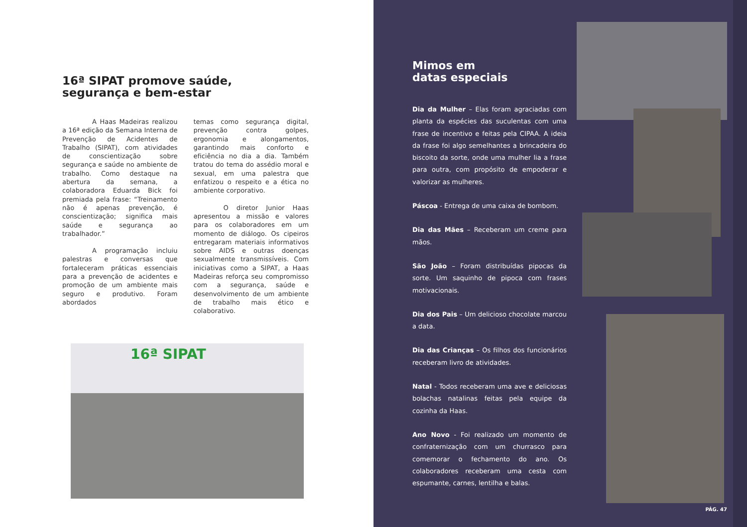16ª SIPAT promove saúde, segurança e bem-estar
A Haas Madeiras realizou a 16ª edição da Semana Interna de Prevenção de Acidentes de Trabalho (SIPAT), com atividades de conscientização sobre segurança e saúde no ambiente de trabalho. Como destaque na abertura da semana, a colaboradora Eduarda Bick foi premiada pela frase: “Treinamento não é apenas prevenção, é conscientização; significa mais saúde e segurança ao trabalhador.”
A programação incluiu palestras e conversas que fortaleceram práticas essenciais para a prevenção de acidentes e promoção de um ambiente mais seguro e produtivo. Foram abordados
temas como segurança digital, prevenção contra golpes, ergonomia e alongamentos, garantindo mais conforto e eficiência no dia a dia. Também tratou do tema do assédio moral e sexual, em uma palestra que enfatizou o respeito e a ética no ambiente corporativo.
O diretor Junior Haas apresentou a missão e valores para os colaboradores em um momento de diálogo. Os cipeiros entregaram materiais informativos sobre AIDS e outras doenças sexualmente transmissíveis. Com iniciativas como a SIPAT, a Haas Madeiras reforça seu compromisso com a segurança, saúde e desenvolvimento de um ambiente de trabalho mais ético e colaborativo.
16ª SIPAT
Mimos em
datas especiais
Dia da Mulher – Elas foram agraciadas com planta da espécies das suculentas com uma frase de incentivo e feitas pela CIPAA. A ideia da frase foi algo semelhantes a brincadeira do biscoito da sorte, onde uma mulher lia a frase para outra, com propósito de empoderar e valorizar as mulheres.
Páscoa - Entrega de uma caixa de bombom.
Dia das Mães – Receberam um creme para mãos.
São João – Foram distribuídas pipocas da sorte. Um saquinho de pipoca com frases motivacionais.
Dia dos Pais – Um delicioso chocolate marcou a data.
Dia das Crianças – Os filhos dos funcionários receberam livro de atividades.
Natal - Todos receberam uma ave e deliciosas bolachas natalinas feitas pela equipe da cozinha da Haas.
Ano Novo - Foi realizado um momento de confraternização com um churrasco para comemorar o fechamento do ano. Os colaboradores receberam uma cesta com espumante, carnes, lentilha e balas.
PÁG. 47